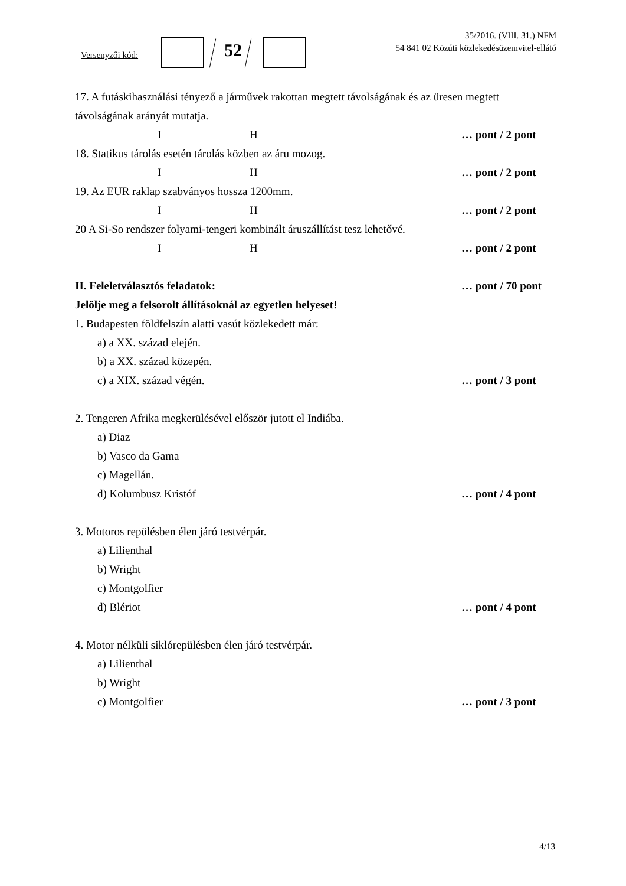Versenyzői kód: 52
35/2016. (VIII. 31.) NFM
54 841 02 Közúti közlekedésüzemvitel-ellátó
17. A futáskihasználási tényező a járművek rakottan megtett távolságának és az üresen megtett távolságának arányát mutatja.
I H … pont / 2 pont
18. Statikus tárolás esetén tárolás közben az áru mozog.
I H … pont / 2 pont
19. Az EUR raklap szabványos hossza 1200mm.
I H … pont / 2 pont
20 A Si-So rendszer folyami-tengeri kombinált áruszállítást tesz lehetővé.
I H … pont / 2 pont
II. Feleletválasztós feladatok: … pont / 70 pont
Jelölje meg a felsorolt állításoknál az egyetlen helyeset!
1. Budapesten földfelszín alatti vasút közlekedett már:
a) a XX. század elején.
b) a XX. század közepén.
c) a XIX. század végén. … pont / 3 pont
2. Tengeren Afrika megkerülésével először jutott el Indiába.
a) Diaz
b) Vasco da Gama
c) Magellán.
d) Kolumbusz Kristóf … pont / 4 pont
3. Motoros repülésben élen járó testvérpár.
a) Lilienthal
b) Wright
c) Montgolfier
d) Blériot … pont / 4 pont
4. Motor nélküli siklórepülésben élen járó testvérpár.
a) Lilienthal
b) Wright
c) Montgolfier … pont / 3 pont
4/13